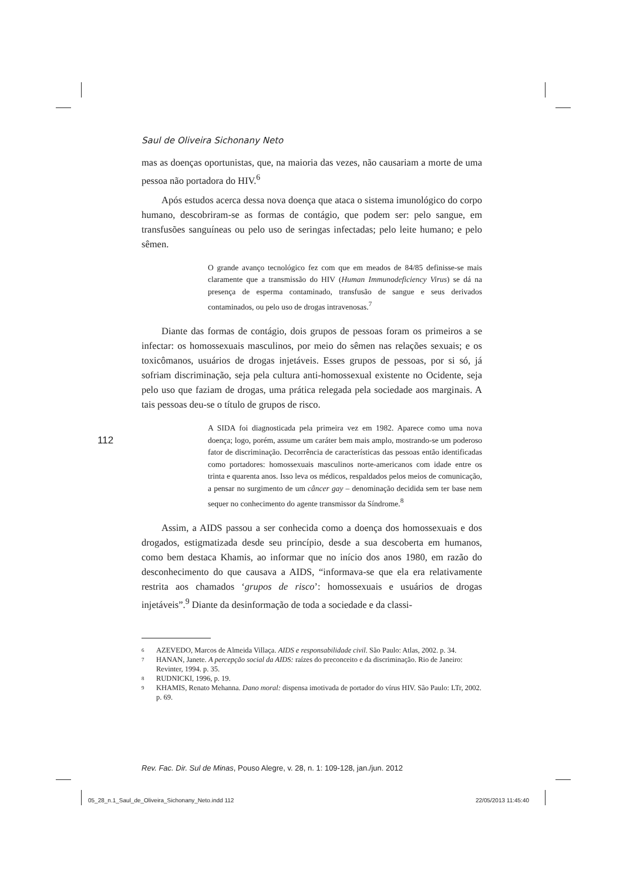Saul de Oliveira Sichonany Neto
mas as doenças oportunistas, que, na maioria das vezes, não causariam a morte de uma pessoa não portadora do HIV.<sup>6</sup>
Após estudos acerca dessa nova doença que ataca o sistema imunológico do corpo humano, descobriram-se as formas de contágio, que podem ser: pelo sangue, em transfusões sanguíneas ou pelo uso de seringas infectadas; pelo leite humano; e pelo sêmen.
O grande avanço tecnológico fez com que em meados de 84/85 definisse-se mais claramente que a transmissão do HIV (Human Immunodeficiency Virus) se dá na presença de esperma contaminado, transfusão de sangue e seus derivados contaminados, ou pelo uso de drogas intravenosas.<sup>7</sup>
Diante das formas de contágio, dois grupos de pessoas foram os primeiros a se infectar: os homossexuais masculinos, por meio do sêmen nas relações sexuais; e os toxicômanos, usuários de drogas injetáveis. Esses grupos de pessoas, por si só, já sofriam discriminação, seja pela cultura anti-homossexual existente no Ocidente, seja pelo uso que faziam de drogas, uma prática relegada pela sociedade aos marginais. A tais pessoas deu-se o título de grupos de risco.
A SIDA foi diagnosticada pela primeira vez em 1982. Aparece como uma nova doença; logo, porém, assume um caráter bem mais amplo, mostrando-se um poderoso fator de discriminação. Decorrência de características das pessoas então identificadas como portadores: homossexuais masculinos norte-americanos com idade entre os trinta e quarenta anos. Isso leva os médicos, respaldados pelos meios de comunicação, a pensar no surgimento de um câncer gay – denominação decidida sem ter base nem sequer no conhecimento do agente transmissor da Síndrome.<sup>8</sup>
Assim, a AIDS passou a ser conhecida como a doença dos homossexuais e dos drogados, estigmatizada desde seu princípio, desde a sua descoberta em humanos, como bem destaca Khamis, ao informar que no início dos anos 1980, em razão do desconhecimento do que causava a AIDS, “informava-se que ela era relativamente restrita aos chamados ‘grupos de risco’: homossexuais e usuários de drogas injetáveis”.<sup>9</sup> Diante da desinformação de toda a sociedade e da classi-
6 AZEVEDO, Marcos de Almeida Villaça. AIDS e responsabilidade civil. São Paulo: Atlas, 2002. p. 34.
7 HANAN, Janete. A percepção social da AIDS: raízes do preconceito e da discriminação. Rio de Janeiro: Revinter, 1994. p. 35.
8 RUDNICKI, 1996, p. 19.
9 KHAMIS, Renato Mehanna. Dano moral: dispensa imotivada de portador do vírus HIV. São Paulo: LTr, 2002. p. 69.
112
Rev. Fac. Dir. Sul de Minas, Pouso Alegre, v. 28, n. 1: 109-128, jan./jun. 2012
05_28_n.1_Saul_de_Oliveira_Sichonany_Neto.indd 112
22/05/2013 11:45:40